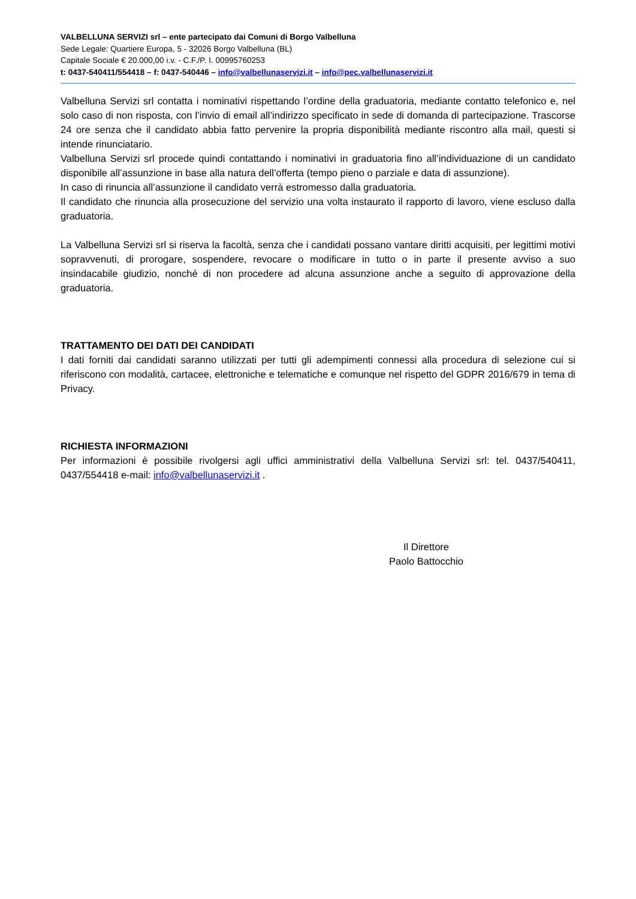VALBELLUNA SERVIZI srl – ente partecipato dai Comuni di Borgo Valbelluna
Sede Legale: Quartiere Europa, 5 - 32026 Borgo Valbelluna (BL)
Capitale Sociale € 20.000,00 i.v. - C.F./P. I. 00995760253
t: 0437-540411/554418 – f: 0437-540446 – info@valbellunaservizi.it – info@pec.valbellunaservizi.it
Valbelluna Servizi srl contatta i nominativi rispettando l’ordine della graduatoria, mediante contatto telefonico e, nel solo caso di non risposta, con l’invio di email all’indirizzo specificato in sede di domanda di partecipazione. Trascorse 24 ore senza che il candidato abbia fatto pervenire la propria disponibilità mediante riscontro alla mail, questi si intende rinunciatario.
Valbelluna Servizi srl procede quindi contattando i nominativi in graduatoria fino all’individuazione di un candidato disponibile all’assunzione in base alla natura dell’offerta (tempo pieno o parziale e data di assunzione).
In caso di rinuncia all’assunzione il candidato verrà estromesso dalla graduatoria.
Il candidato che rinuncia alla prosecuzione del servizio una volta instaurato il rapporto di lavoro, viene escluso dalla graduatoria.
La Valbelluna Servizi srl si riserva la facoltà, senza che i candidati possano vantare diritti acquisiti, per legittimi motivi sopravvenuti, di prorogare, sospendere, revocare o modificare in tutto o in parte il presente avviso a suo insindacabile giudizio, nonché di non procedere ad alcuna assunzione anche a seguito di approvazione della graduatoria.
TRATTAMENTO DEI DATI DEI CANDIDATI
I dati forniti dai candidati saranno utilizzati per tutti gli adempimenti connessi alla procedura di selezione cui si riferiscono con modalità, cartacee, elettroniche e telematiche e comunque nel rispetto del GDPR 2016/679 in tema di Privacy.
RICHIESTA INFORMAZIONI
Per informazioni è possibile rivolgersi agli uffici amministrativi della Valbelluna Servizi srl: tel. 0437/540411, 0437/554418 e-mail: info@valbellunaservizi.it .
Il Direttore
Paolo Battocchio